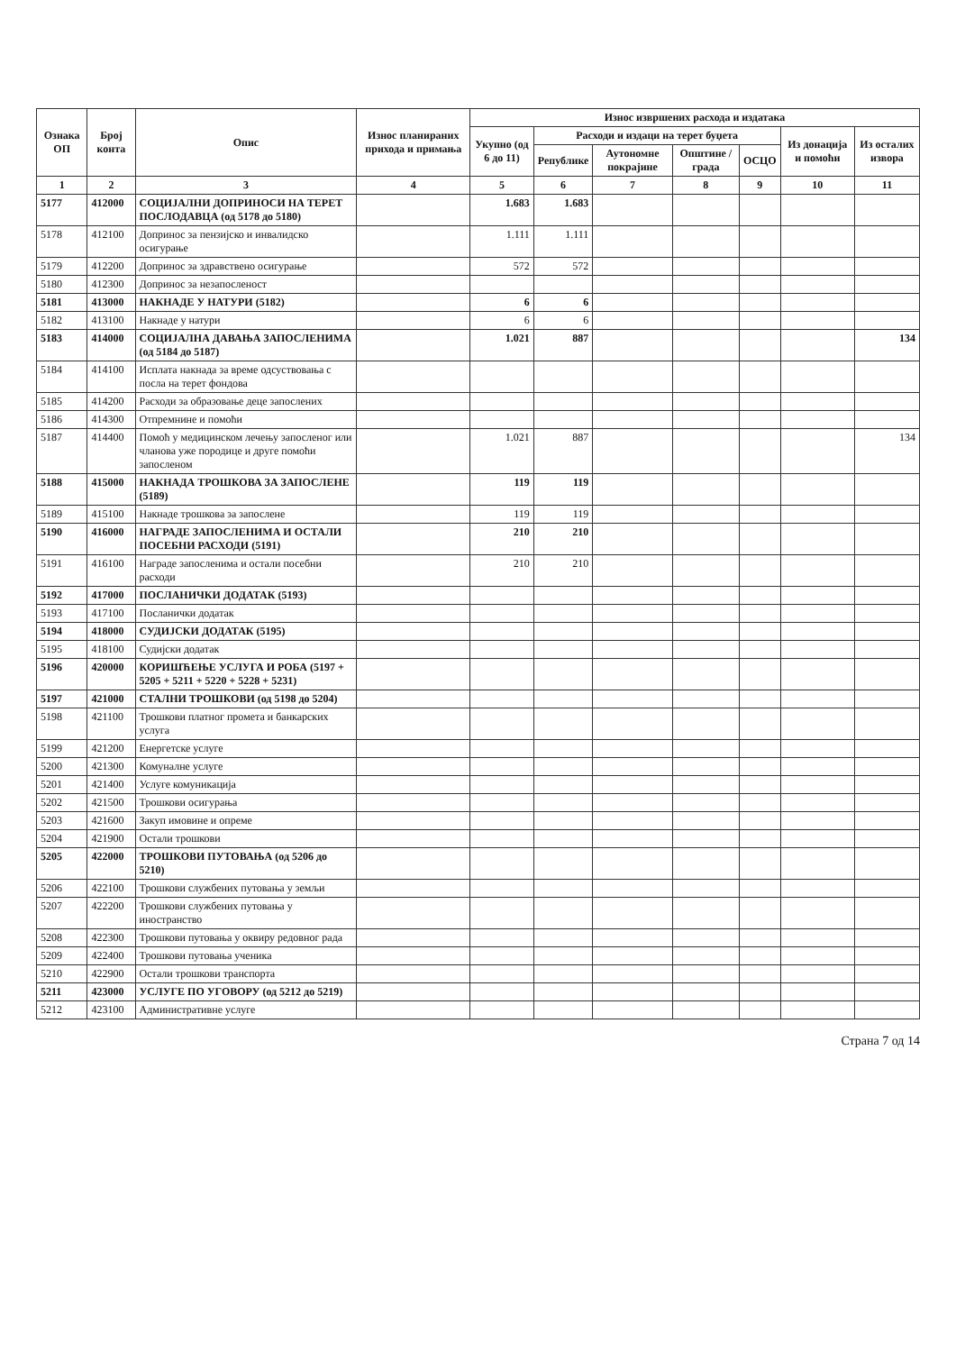| Ознака ОП | Број конта | Опис | Износ планираних прихода и примања | Износ извршених расхода и издатака | | | | | | |
| --- | --- | --- | --- | --- | --- | --- | --- | --- | --- | --- |
| | | | | Укупно (од 6 до 11) | Расходи и издаци на терет буџета | | | | Из донација и помоћи | Из осталих извора |
| | | | | | Републике | Аутономне покрајине | Општине / града | ОСЦО | | |
| 1 | 2 | 3 | 4 | 5 | 6 | 7 | 8 | 9 | 10 | 11 |
| 5177 | 412000 | СОЦИЈАЛНИ ДОПРИНОСИ НА ТЕРЕТ ПОСЛОДАВЦА (од 5178 до 5180) | | 1.683 | 1.683 | | | | | |
| 5178 | 412100 | Допринос за пензијско и инвалидско осигурање | | 1.111 | 1.111 | | | | | |
| 5179 | 412200 | Допринос за здравствено осигурање | | 572 | 572 | | | | | |
| 5180 | 412300 | Допринос за незапосленост | | | | | | | | |
| 5181 | 413000 | НАКНАДЕ У НАТУРИ (5182) | | 6 | 6 | | | | | |
| 5182 | 413100 | Накнаде у натури | | 6 | 6 | | | | | |
| 5183 | 414000 | СОЦИЈАЛНА ДАВАЊА ЗАПОСЛЕНИМА (од 5184 до 5187) | | 1.021 | 887 | | | | | 134 |
| 5184 | 414100 | Исплата накнада за време одсуствовања с посла на терет фондова | | | | | | | | |
| 5185 | 414200 | Расходи за образовање деце запослених | | | | | | | | |
| 5186 | 414300 | Отпремнине и помоћи | | | | | | | | |
| 5187 | 414400 | Помоћ у медицинском лечењу запосленог или чланова уже породице и друге помоћи запосленом | | 1.021 | 887 | | | | | 134 |
| 5188 | 415000 | НАКНАДА ТРОШКОВА ЗА ЗАПОСЛЕНЕ (5189) | | 119 | 119 | | | | | |
| 5189 | 415100 | Накнаде трошкова за запослене | | 119 | 119 | | | | | |
| 5190 | 416000 | НАГРАДЕ ЗАПОСЛЕНИМА И ОСТАЛИ ПОСЕБНИ РАСХОДИ (5191) | | 210 | 210 | | | | | |
| 5191 | 416100 | Награде запосленима и остали посебни расходи | | 210 | 210 | | | | | |
| 5192 | 417000 | ПОСЛАНИЧКИ ДОДАТАК (5193) | | | | | | | | |
| 5193 | 417100 | Посланички додатак | | | | | | | | |
| 5194 | 418000 | СУДИЈСКИ ДОДАТАК (5195) | | | | | | | | |
| 5195 | 418100 | Судијски додатак | | | | | | | | |
| 5196 | 420000 | КОРИШЋЕЊЕ УСЛУГА И РОБА (5197 + 5205 + 5211 + 5220 + 5228 + 5231) | | | | | | | | |
| 5197 | 421000 | СТАЛНИ ТРОШКОВИ (од 5198 до 5204) | | | | | | | | |
| 5198 | 421100 | Трошкови платног промета и банкарских услуга | | | | | | | | |
| 5199 | 421200 | Енергетске услуге | | | | | | | | |
| 5200 | 421300 | Комуналне услуге | | | | | | | | |
| 5201 | 421400 | Услуге комуникација | | | | | | | | |
| 5202 | 421500 | Трошкови осигурања | | | | | | | | |
| 5203 | 421600 | Закуп имовине и опреме | | | | | | | | |
| 5204 | 421900 | Остали трошкови | | | | | | | | |
| 5205 | 422000 | ТРОШКОВИ ПУТОВАЊА (од 5206 до 5210) | | | | | | | | |
| 5206 | 422100 | Трошкови службених путовања у земљи | | | | | | | | |
| 5207 | 422200 | Трошкови службених путовања у иностранство | | | | | | | | |
| 5208 | 422300 | Трошкови путовања у оквиру редовног рада | | | | | | | | |
| 5209 | 422400 | Трошкови путовања ученика | | | | | | | | |
| 5210 | 422900 | Остали трошкови транспорта | | | | | | | | |
| 5211 | 423000 | УСЛУГЕ ПО УГОВОРУ (од 5212 до 5219) | | | | | | | | |
| 5212 | 423100 | Административне услуге | | | | | | | | |
Страна 7 од 14